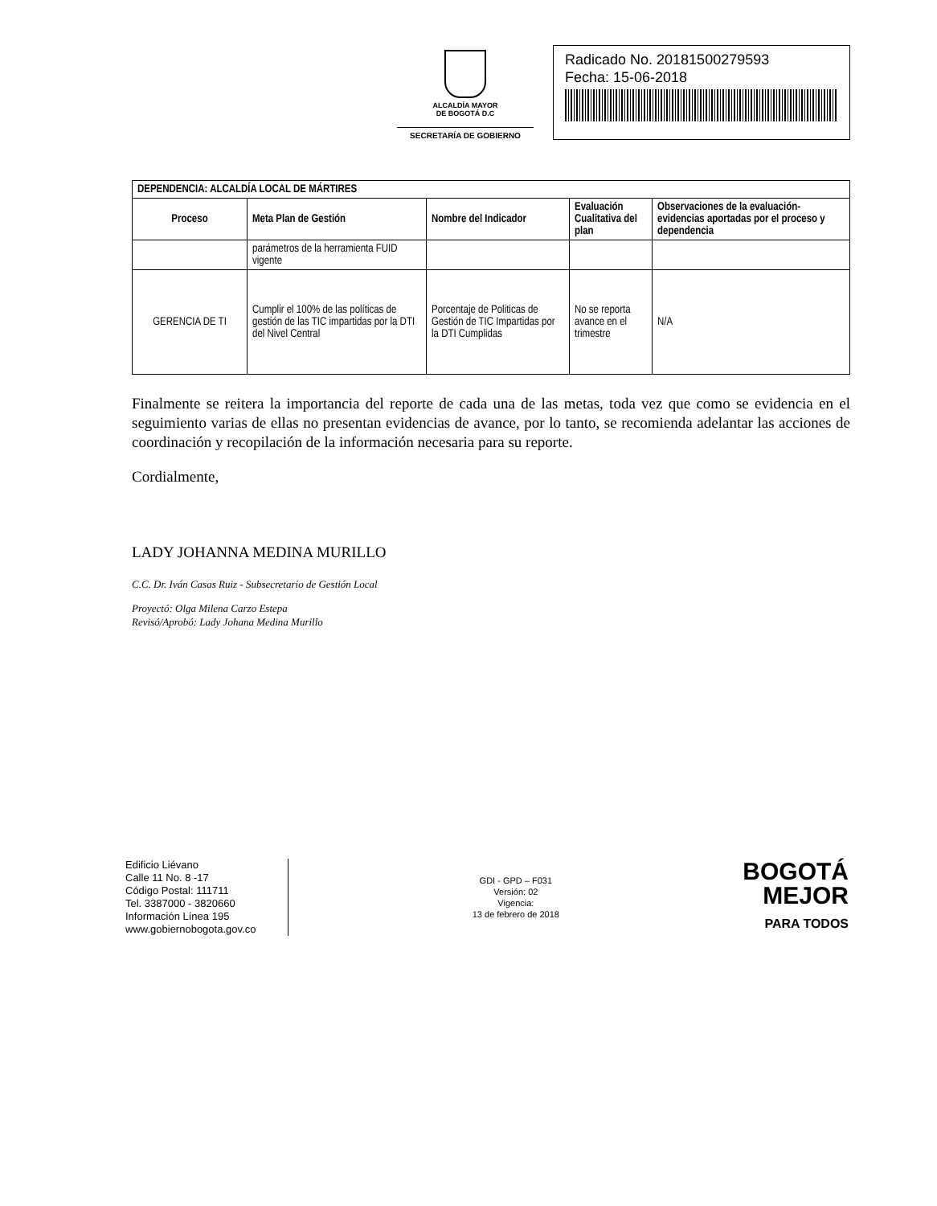ALCALDÍA MAYOR
DE BOGOTÁ D.C
SECRETARÍA DE GOBIERNO
Radicado No. 20181500279593
Fecha: 15-06-2018
| DEPENDENCIA: ALCALDÍA LOCAL DE MÁRTIRES | | | | |
| --- | --- | --- | --- | --- |
| Proceso | Meta Plan de Gestión | Nombre del Indicador | Evaluación Cualitativa del plan | Observaciones de la evaluación-evidencias aportadas por el proceso y dependencia |
| | parámetros de la herramienta FUID vigente | | | |
| GERENCIA DE TI | Cumplir el 100% de las políticas de gestión de las TIC impartidas por la DTI del Nivel Central | Porcentaje de Politicas de Gestión de TIC Impartidas por la DTI Cumplidas | No se reporta avance en el trimestre | N/A |
Finalmente se reitera la importancia del reporte de cada una de las metas, toda vez que como se evidencia en el seguimiento varias de ellas no presentan evidencias de avance, por lo tanto, se recomienda adelantar las acciones de coordinación y recopilación de la información necesaria para su reporte.
Cordialmente,
LADY JOHANNA MEDINA MURILLO
C.C. Dr. Iván Casas Ruiz - Subsecretario de Gestión Local
Proyectó: Olga Milena Carzo Estepa
Revisó/Aprobó: Lady Johana Medina Murillo
Edificio Liévano
Calle 11 No. 8 -17
Código Postal: 111711
Tel. 3387000 - 3820660
Información Línea 195
www.gobiernobogota.gov.co
GDI - GPD – F031
Versión: 02
Vigencia:
13 de febrero de 2018
BOGOTÁ
MEJOR
PARA TODOS